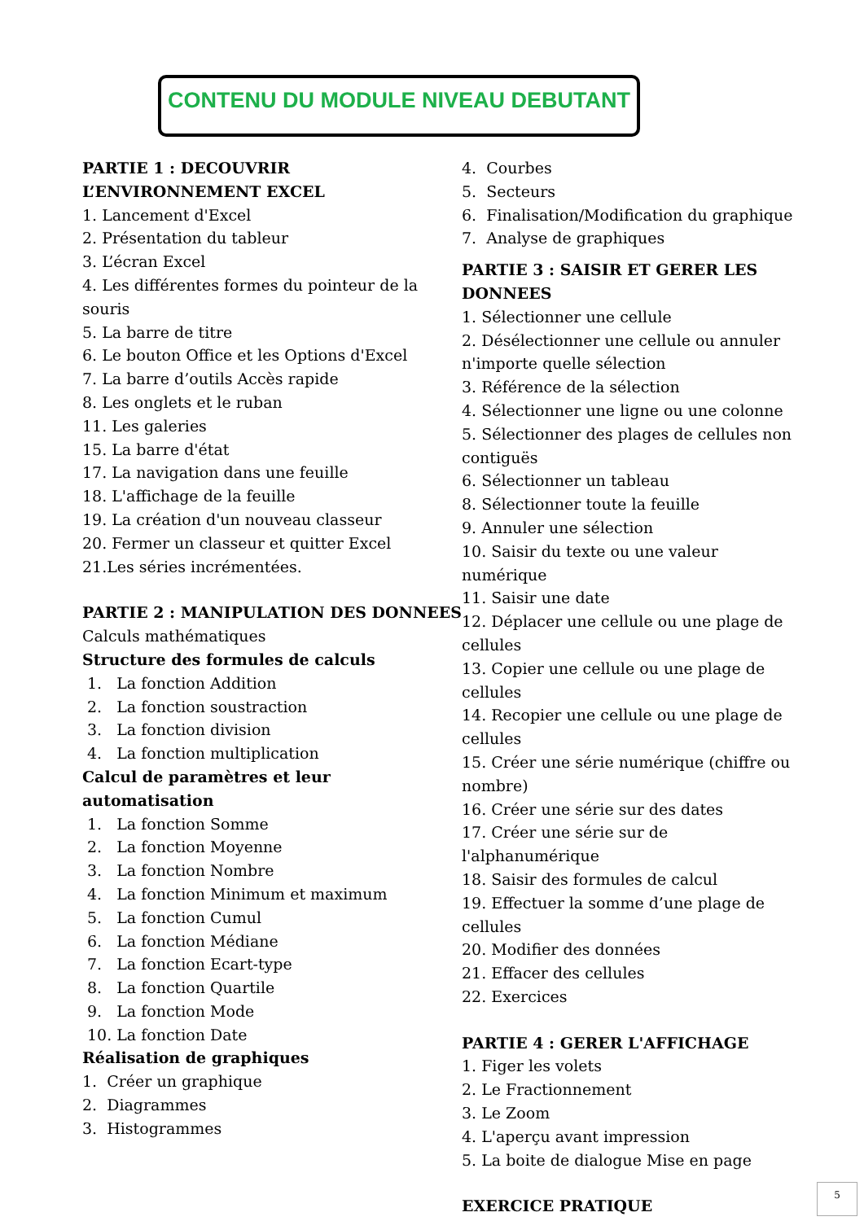CONTENU DU MODULE NIVEAU DEBUTANT
PARTIE 1 : DECOUVRIR
L’ENVIRONNEMENT EXCEL
1. Lancement d'Excel
2. Présentation du tableur
3. L’écran Excel
4. Les différentes formes du pointeur de la souris
5. La barre de titre
6. Le bouton Office et les Options d'Excel
7. La barre d’outils Accès rapide
8. Les onglets et le ruban
11. Les galeries
15. La barre d'état
17. La navigation dans une feuille
18. L'affichage de la feuille
19. La création d'un nouveau classeur
20. Fermer un classeur et quitter Excel
21.Les séries incrémentées.
PARTIE 2 : MANIPULATION DES DONNEES
Calculs mathématiques
Structure des formules de calculs
1. La fonction Addition
2. La fonction soustraction
3. La fonction division
4. La fonction multiplication
Calcul de paramètres et leur automatisation
1. La fonction Somme
2. La fonction Moyenne
3. La fonction Nombre
4. La fonction Minimum et maximum
5. La fonction Cumul
6. La fonction Médiane
7. La fonction Ecart-type
8. La fonction Quartile
9. La fonction Mode
10. La fonction Date
Réalisation de graphiques
1. Créer un graphique
2. Diagrammes
3. Histogrammes
4. Courbes
5. Secteurs
6. Finalisation/Modification du graphique
7. Analyse de graphiques
PARTIE 3 : SAISIR ET GERER LES DONNEES
1. Sélectionner une cellule
2. Désélectionner une cellule ou annuler n'importe quelle sélection
3. Référence de la sélection
4. Sélectionner une ligne ou une colonne
5. Sélectionner des plages de cellules non contiguës
6. Sélectionner un tableau
8. Sélectionner toute la feuille
9. Annuler une sélection
10. Saisir du texte ou une valeur numérique
11. Saisir une date
12. Déplacer une cellule ou une plage de cellules
13. Copier une cellule ou une plage de cellules
14. Recopier une cellule ou une plage de cellules
15. Créer une série numérique (chiffre ou nombre)
16. Créer une série sur des dates
17. Créer une série sur de l'alphanumérique
18. Saisir des formules de calcul
19. Effectuer la somme d’une plage de cellules
20. Modifier des données
21. Effacer des cellules
22. Exercices
PARTIE 4 : GERER L'AFFICHAGE
1. Figer les volets
2. Le Fractionnement
3. Le Zoom
4. L'aperçu avant impression
5. La boite de dialogue Mise en page
EXERCICE PRATIQUE
5